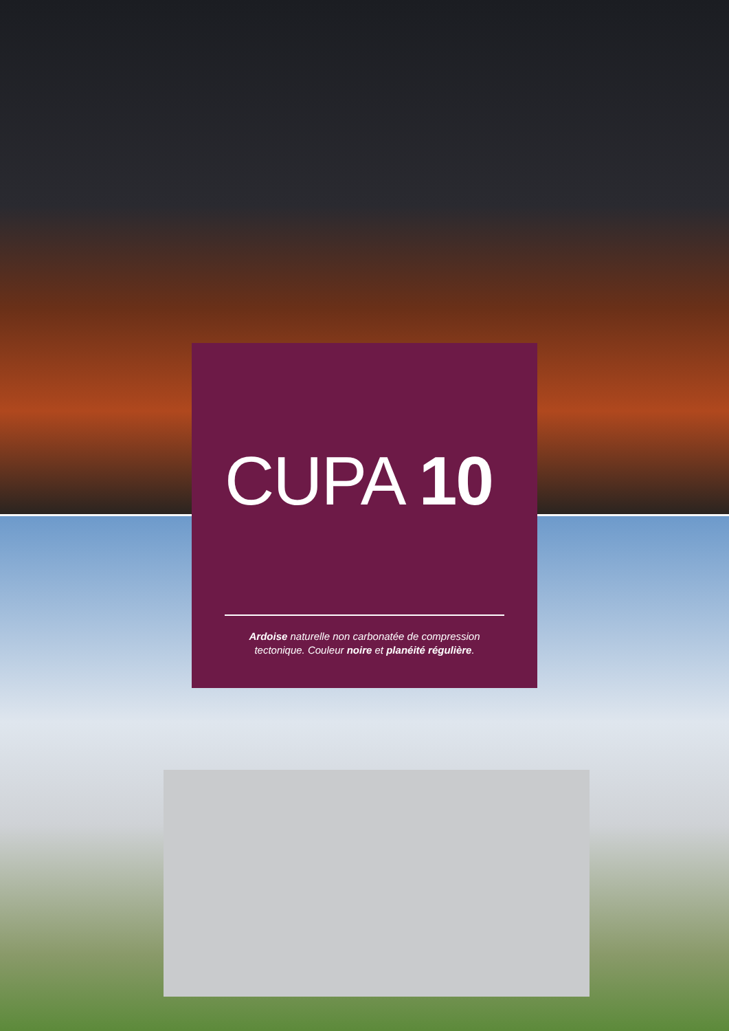CUPA 10
Ardoise naturelle non carbonatée de compression tectonique. Couleur noire et planéité régulière.